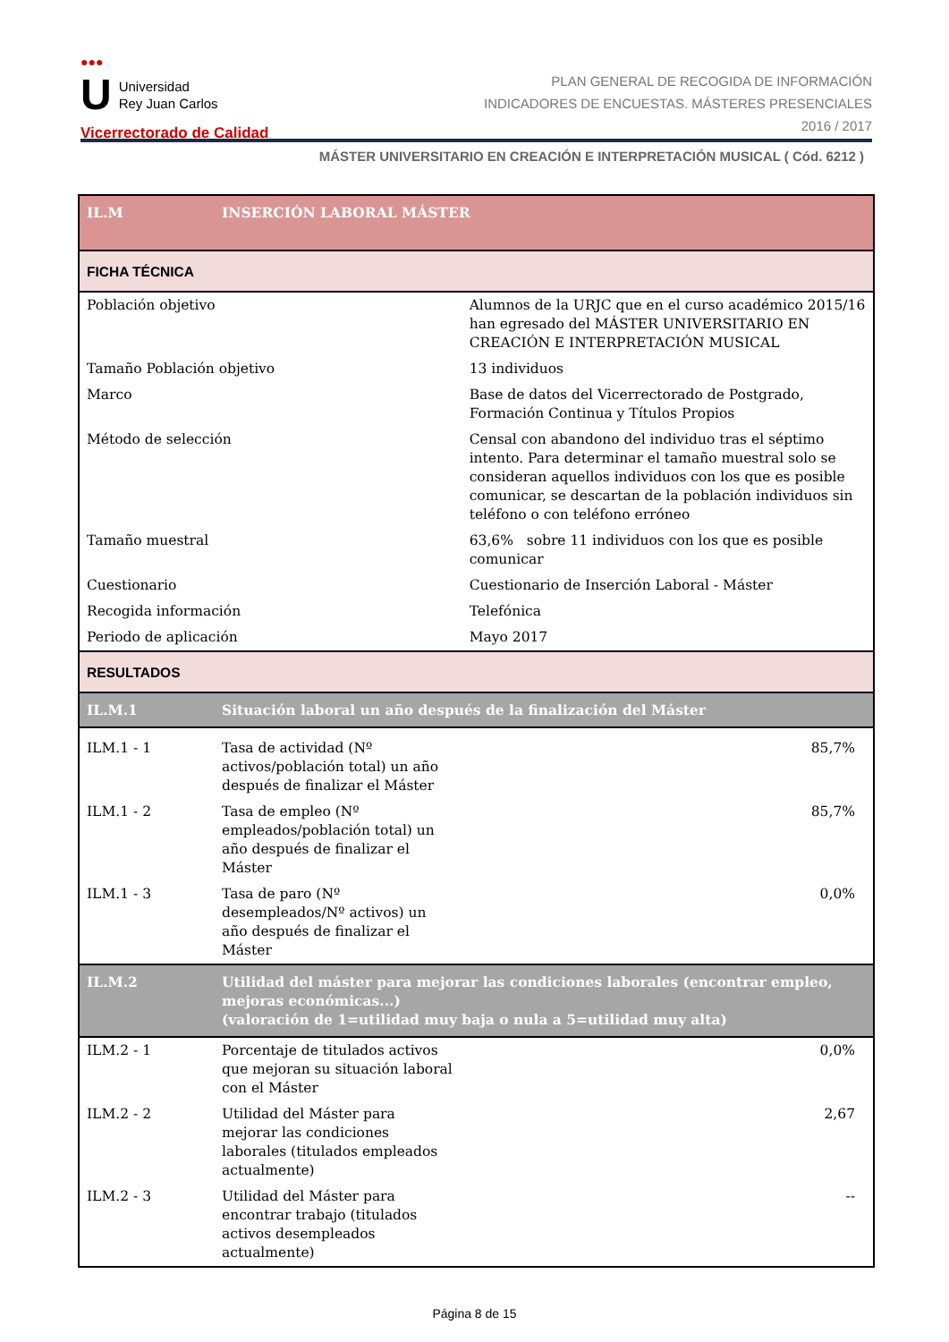●●●
U Universidad
Rey Juan Carlos
Vicerrectorado de Calidad
PLAN GENERAL DE RECOGIDA DE INFORMACIÓN
INDICADORES DE ENCUESTAS. MÁSTERES PRESENCIALES
2016 / 2017
MÁSTER UNIVERSITARIO EN CREACIÓN E INTERPRETACIÓN MUSICAL ( Cód. 6212 )
| IL.M | INSERCIÓN LABORAL MÁSTER | | |
| FICHA TÉCNICA | | | |
| Población objetivo | | Alumnos de la URJC que en el curso académico 2015/16 han egresado del MÁSTER UNIVERSITARIO EN CREACIÓN E INTERPRETACIÓN MUSICAL | |
| Tamaño Población objetivo | | 13 individuos | |
| Marco | | Base de datos del Vicerrectorado de Postgrado, Formación Continua y Títulos Propios | |
| Método de selección | | Censal con abandono del individuo tras el séptimo intento. Para determinar el tamaño muestral solo se consideran aquellos individuos con los que es posible comunicar, se descartan de la población individuos sin teléfono o con teléfono erróneo | |
| Tamaño muestral | | 63,6% sobre 11 individuos con los que es posible comunicar | |
| Cuestionario | | Cuestionario de Inserción Laboral - Máster | |
| Recogida información | | Telefónica | |
| Periodo de aplicación | | Mayo 2017 | |
| RESULTADOS | | | |
| IL.M.1 | Situación laboral un año después de la finalización del Máster | | |
| ILM.1 - 1 | Tasa de actividad (Nº activos/población total) un año después de finalizar el Máster | | 85,7% |
| ILM.1 - 2 | Tasa de empleo (Nº empleados/población total) un año después de finalizar el Máster | | 85,7% |
| ILM.1 - 3 | Tasa de paro (Nº desempleados/Nº activos) un año después de finalizar el Máster | | 0,0% |
| IL.M.2 | Utilidad del máster para mejorar las condiciones laborales (encontrar empleo, mejoras económicas...) (valoración de 1=utilidad muy baja o nula a 5=utilidad muy alta) | | |
| ILM.2 - 1 | Porcentaje de titulados activos que mejoran su situación laboral con el Máster | | 0,0% |
| ILM.2 - 2 | Utilidad del Máster para mejorar las condiciones laborales (titulados empleados actualmente) | | 2,67 |
| ILM.2 - 3 | Utilidad del Máster para encontrar trabajo (titulados activos desempleados actualmente) | | -- |
Página 8 de 15